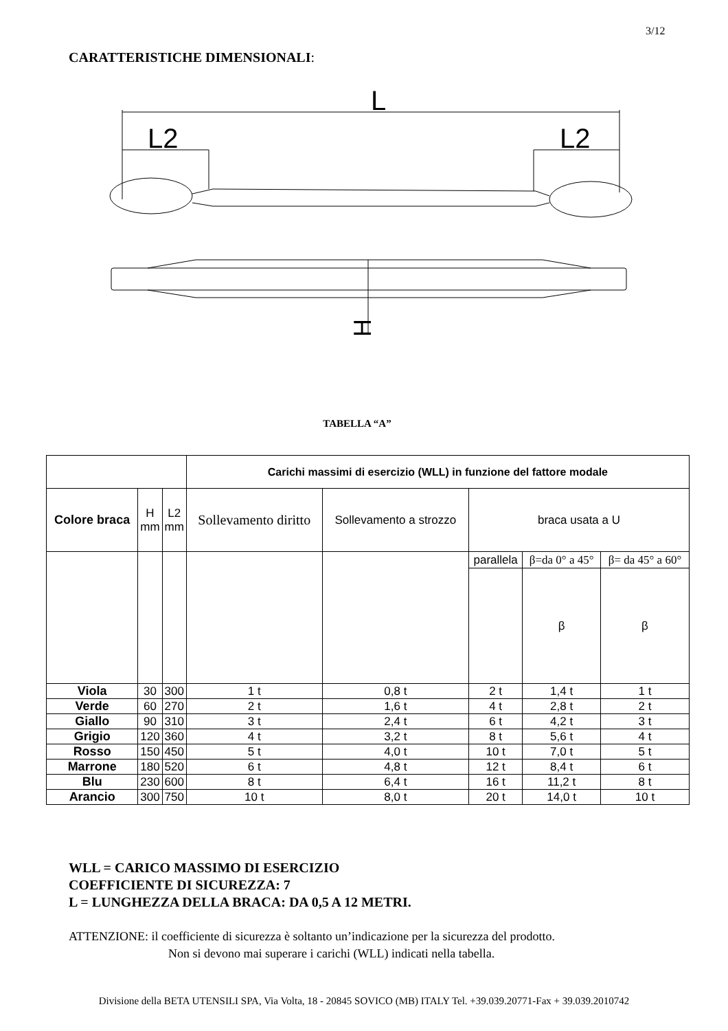3/12
CARATTERISTICHE DIMENSIONALI:
L
L2
L2
H
TABELLA “A”
| | | | Carichi massimi di esercizio (WLL) in funzione del fattore modale | | | | |
| Colore braca | H mm | L2 mm | Sollevamento diritto | Sollevamento a strozzo | braca usata a U | | |
| | | | | | parallela | β=da 0° a 45° | β= da 45° a 60° |
| | | | | | | β | β |
| Viola | 30 | 300 | 1 t | 0,8 t | 2 t | 1,4 t | 1 t |
| Verde | 60 | 270 | 2 t | 1,6 t | 4 t | 2,8 t | 2 t |
| Giallo | 90 | 310 | 3 t | 2,4 t | 6 t | 4,2 t | 3 t |
| Grigio | 120 | 360 | 4 t | 3,2 t | 8 t | 5,6 t | 4 t |
| Rosso | 150 | 450 | 5 t | 4,0 t | 10 t | 7,0 t | 5 t |
| Marrone | 180 | 520 | 6 t | 4,8 t | 12 t | 8,4 t | 6 t |
| Blu | 230 | 600 | 8 t | 6,4 t | 16 t | 11,2 t | 8 t |
| Arancio | 300 | 750 | 10 t | 8,0 t | 20 t | 14,0 t | 10 t |
WLL = CARICO MASSIMO DI ESERCIZIO
COEFFICIENTE DI SICUREZZA: 7
L = LUNGHEZZA DELLA BRACA: DA 0,5 A 12 METRI.
ATTENZIONE: il coefficiente di sicurezza è soltanto un’indicazione per la sicurezza del prodotto.
Non si devono mai superare i carichi (WLL) indicati nella tabella.
Divisione della BETA UTENSILI SPA, Via Volta, 18 - 20845 SOVICO (MB) ITALY Tel. +39.039.20771-Fax + 39.039.2010742